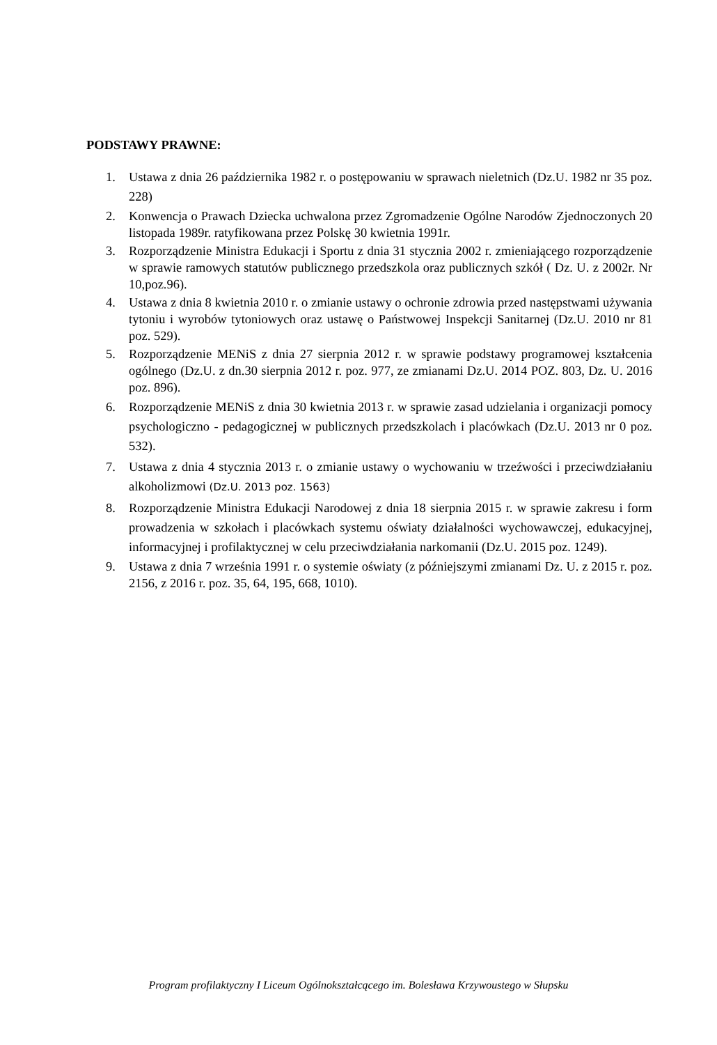PODSTAWY PRAWNE:
1. Ustawa z dnia 26 października 1982 r. o postępowaniu w sprawach nieletnich (Dz.U. 1982 nr 35 poz. 228)
2. Konwencja o Prawach Dziecka uchwalona przez Zgromadzenie Ogólne Narodów Zjednoczonych 20 listopada 1989r. ratyfikowana przez Polskę 30 kwietnia 1991r.
3. Rozporządzenie Ministra Edukacji i Sportu z dnia 31 stycznia 2002 r. zmieniającego rozporządzenie w sprawie ramowych statutów publicznego przedszkola oraz publicznych szkół ( Dz. U. z 2002r. Nr 10,poz.96).
4. Ustawa z dnia 8 kwietnia 2010 r. o zmianie ustawy o ochronie zdrowia przed następstwami używania tytoniu i wyrobów tytoniowych oraz ustawę o Państwowej Inspekcji Sanitarnej (Dz.U. 2010 nr 81 poz. 529).
5. Rozporządzenie MENiS z dnia 27 sierpnia 2012 r. w sprawie podstawy programowej kształcenia ogólnego (Dz.U. z dn.30 sierpnia 2012 r. poz. 977, ze zmianami Dz.U. 2014 POZ. 803, Dz. U. 2016 poz. 896).
6. Rozporządzenie MENiS z dnia 30 kwietnia 2013 r. w sprawie zasad udzielania i organizacji pomocy psychologiczno - pedagogicznej w publicznych przedszkolach i placówkach (Dz.U. 2013 nr 0 poz. 532).
7. Ustawa z dnia 4 stycznia 2013 r. o zmianie ustawy o wychowaniu w trzeźwości i przeciwdziałaniu alkoholizmowi (Dz.U. 2013 poz. 1563)
8. Rozporządzenie Ministra Edukacji Narodowej z dnia 18 sierpnia 2015 r. w sprawie zakresu i form prowadzenia w szkołach i placówkach systemu oświaty działalności wychowawczej, edukacyjnej, informacyjnej i profilaktycznej w celu przeciwdziałania narkomanii (Dz.U. 2015 poz. 1249).
9. Ustawa z dnia 7 września 1991 r. o systemie oświaty (z późniejszymi zmianami Dz. U. z 2015 r. poz. 2156, z 2016 r. poz. 35, 64, 195, 668, 1010).
Program profilaktyczny I Liceum Ogólnokształcącego im. Bolesława Krzywoustego w Słupsku